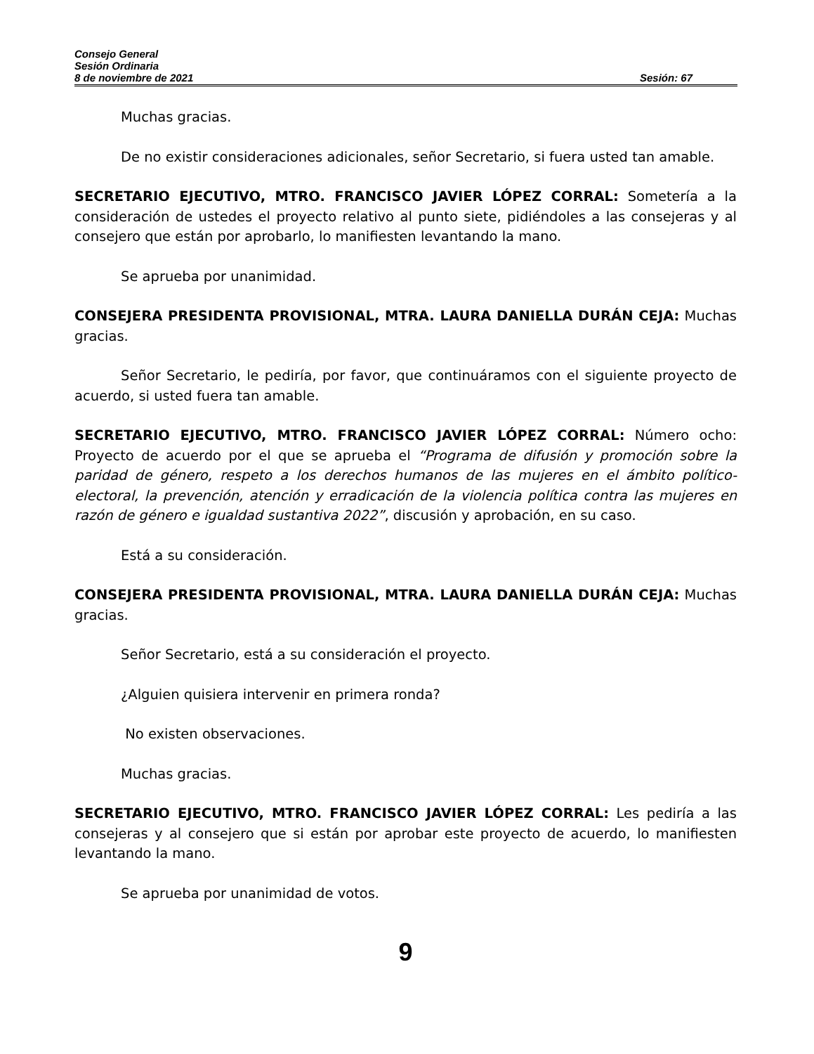Consejo General
Sesión Ordinaria
8 de noviembre de 2021 Sesión: 67
Muchas gracias.
De no existir consideraciones adicionales, señor Secretario, si fuera usted tan amable.
SECRETARIO EJECUTIVO, MTRO. FRANCISCO JAVIER LÓPEZ CORRAL: Sometería a la consideración de ustedes el proyecto relativo al punto siete, pidiéndoles a las consejeras y al consejero que están por aprobarlo, lo manifiesten levantando la mano.
Se aprueba por unanimidad.
CONSEJERA PRESIDENTA PROVISIONAL, MTRA. LAURA DANIELLA DURÁN CEJA: Muchas gracias.
Señor Secretario, le pediría, por favor, que continuáramos con el siguiente proyecto de acuerdo, si usted fuera tan amable.
SECRETARIO EJECUTIVO, MTRO. FRANCISCO JAVIER LÓPEZ CORRAL: Número ocho: Proyecto de acuerdo por el que se aprueba el “Programa de difusión y promoción sobre la paridad de género, respeto a los derechos humanos de las mujeres en el ámbito político-electoral, la prevención, atención y erradicación de la violencia política contra las mujeres en razón de género e igualdad sustantiva 2022”, discusión y aprobación, en su caso.
Está a su consideración.
CONSEJERA PRESIDENTA PROVISIONAL, MTRA. LAURA DANIELLA DURÁN CEJA: Muchas gracias.
Señor Secretario, está a su consideración el proyecto.
¿Alguien quisiera intervenir en primera ronda?
No existen observaciones.
Muchas gracias.
SECRETARIO EJECUTIVO, MTRO. FRANCISCO JAVIER LÓPEZ CORRAL: Les pediría a las consejeras y al consejero que si están por aprobar este proyecto de acuerdo, lo manifiesten levantando la mano.
Se aprueba por unanimidad de votos.
9